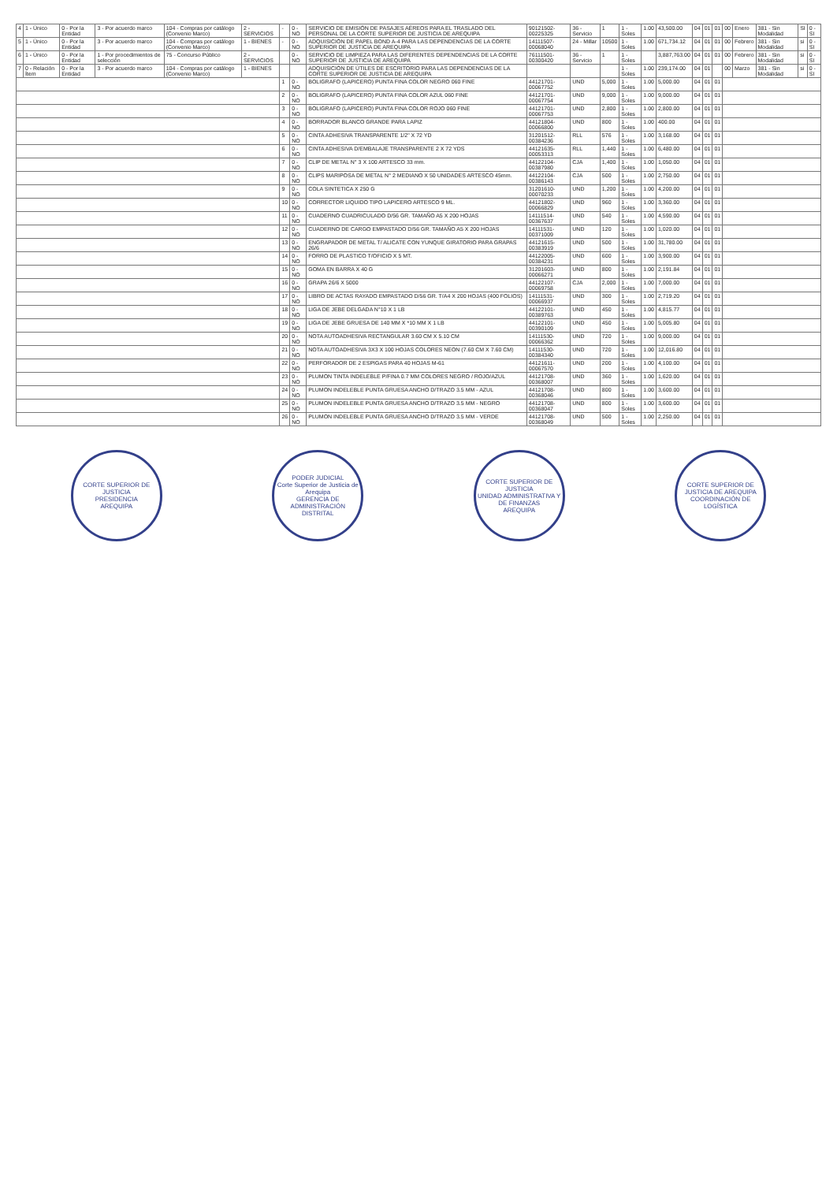| 4 | 1 - Único | 0 - Por la Entidad | 3 - Por acuerdo marco | 104 - Compras por catálogo (Convenio Marco) | 2 - SERVICIOS | - | 0 - NO | SERVICIO DE EMISIÓN DE PASAJES AÉREOS PARA EL TRASLADO DEL PERSONAL DE LA CORTE SUPERIOR DE JUSTICIA DE AREQUIPA | 90121502-00225325 | 36 - Servicio | 1 | 1 - Soles | 1.00 | 43,500.00 | 04 | 01 | 01 | 00 | Enero | 381 - Sin Modalidad | SI | 0 - SI |
| 5 | 1 - Único | 0 - Por la Entidad | 3 - Por acuerdo marco | 104 - Compras por catálogo (Convenio Marco) | 1 - BIENES | - | 0 - NO | ADQUISICIÓN DE PAPEL BOND A-4 PARA LAS DEPENDENCIAS DE LA CORTE SUPERIOR DE JUSTICIA DE AREQUIPA | 14111507-00068040 | 24 - Millar | 10500 | 1 - Soles | 1.00 | 671,734.12 | 04 | 01 | 01 | 00 | Febrero | 381 - Sin Modalidad | si | 0 - SI |
| 6 | 1 - Único | 0 - Por la Entidad | 1 - Por procedimientos de selección | 75 - Concurso Público | 2 - SERVICIOS | | 0 - NO | SERVICIO DE LIMPIEZA PARA LAS DIFERENTES DEPENDENCIAS DE LA CORTE SUPERIOR DE JUSTICIA DE AREQUIPA | 76111501-00300420 | 36 - Servicio | 1 | 1 - Soles | | 3,887,763.00 | 04 | 01 | 01 | 00 | Febrero | 381 - Sin Modalidad | si | 0 - SI |
| 7 | 0 - Relación Ítem | 0 - Por la Entidad | 3 - Por acuerdo marco | 104 - Compras por catálogo (Convenio Marco) | 1 - BIENES | | | ADQUISICIÓN DE ÚTILES DE ESCRITORIO PARA LAS DEPENDENCIAS DE LA CORTE SUPERIOR DE JUSTICIA DE AREQUIPA | | | | 1 - Soles | 1.00 | 239,174.00 | 04 | 01 | | 00 | Marzo | 381 - Sin Modalidad | si | 0 - SI |
| | | | | | | 1 | 0 - NO | BOLIGRAFO (LAPICERO) PUNTA FINA COLOR NEGRO 060 FINE | 44121701-00067752 | UND | 5,000 | 1 - Soles | 1.00 | 5,000.00 | 04 | 01 | 01 | | | | | |
| | | | | | | 2 | 0 - NO | BOLIGRAFO (LAPICERO) PUNTA FINA COLOR AZUL 060 FINE | 44121701-00067754 | UND | 9,000 | 1 - Soles | 1.00 | 9,000.00 | 04 | 01 | 01 | | | | | |
| | | | | | | 3 | 0 - NO | BOLIGRAFO (LAPICERO) PUNTA FINA COLOR ROJO 060 FINE | 44121701-00067753 | UND | 2,800 | 1 - Soles | 1.00 | 2,800.00 | 04 | 01 | 01 | | | | | |
| | | | | | | 4 | 0 - NO | BORRADOR BLANCO GRANDE PARA LAPIZ | 44121804-00066800 | UND | 800 | 1 - Soles | 1.00 | 400.00 | 04 | 01 | 01 | | | | | |
| | | | | | | 5 | 0 - NO | CINTA ADHESIVA TRANSPARENTE 1/2" X 72 YD | 31201512-00384236 | RLL | 576 | 1 - Soles | 1.00 | 3,168.00 | 04 | 01 | 01 | | | | | |
| | | | | | | 6 | 0 - NO | CINTA ADHESIVA D/EMBALAJE TRANSPARENTE 2 X 72 YDS | 44121635-00053313 | RLL | 1,440 | 1 - Soles | 1.00 | 6,480.00 | 04 | 01 | 01 | | | | | |
| | | | | | | 7 | 0 - NO | CLIP DE METAL N° 3 X 100 ARTESCO 33 mm. | 44122104-00387980 | CJA | 1,400 | 1 - Soles | 1.00 | 1,050.00 | 04 | 01 | 01 | | | | | |
| | | | | | | 8 | 0 - NO | CLIPS MARIPOSA DE METAL N° 2 MEDIANO X 50 UNIDADES ARTESCO 45mm. | 44122104-00386143 | CJA | 500 | 1 - Soles | 1.00 | 2,750.00 | 04 | 01 | 01 | | | | | |
| | | | | | | 9 | 0 - NO | COLA SINTETICA X 250 G | 31201610-00070233 | UND | 1,200 | 1 - Soles | 1.00 | 4,200.00 | 04 | 01 | 01 | | | | | |
| | | | | | | 10 | 0 - NO | CORRECTOR LIQUIDO TIPO LAPICERO ARTESCO 9 ML. | 44121802-00066829 | UND | 960 | 1 - Soles | 1.00 | 3,360.00 | 04 | 01 | 01 | | | | | |
| | | | | | | 11 | 0 - NO | CUADERNO CUADRICULADO D/56 GR. TAMAÑO A5 X 200 HOJAS | 14111514-00367637 | UND | 540 | 1 - Soles | 1.00 | 4,590.00 | 04 | 01 | 01 | | | | | |
| | | | | | | 12 | 0 - NO | CUADERNO DE CARGO EMPASTADO D/56 GR. TAMAÑO A5 X 200 HOJAS | 14111531-00371009 | UND | 120 | 1 - Soles | 1.00 | 1,020.00 | 04 | 01 | 01 | | | | | |
| | | | | | | 13 | 0 - NO | ENGRAPADOR DE METAL T/ ALICATE CON YUNQUE GIRATORIO PARA GRAPAS 26/6 | 44121615-00383919 | UND | 500 | 1 - Soles | 1.00 | 31,780.00 | 04 | 01 | 01 | | | | | |
| | | | | | | 14 | 0 - NO | FORRO DE PLASTICO T/OFICIO X 5 MT. | 44122005-00384231 | UND | 600 | 1 - Soles | 1.00 | 3,900.00 | 04 | 01 | 01 | | | | | |
| | | | | | | 15 | 0 - NO | GOMA EN BARRA X 40 G | 31201603-00066271 | UND | 800 | 1 - Soles | 1.00 | 2,191.84 | 04 | 01 | 01 | | | | | |
| | | | | | | 16 | 0 - NO | GRAPA 26/6 X 5000 | 44122107-00069758 | CJA | 2,000 | 1 - Soles | 1.00 | 7,000.00 | 04 | 01 | 01 | | | | | |
| | | | | | | 17 | 0 - NO | LIBRO DE ACTAS RAYADO EMPASTADO D/56 GR. T/A4 X 200 HOJAS (400 FOLIOS) | 14111531-00066937 | UND | 300 | 1 - Soles | 1.00 | 2,719.20 | 04 | 01 | 01 | | | | | |
| | | | | | | 18 | 0 - NO | LIGA DE JEBE DELGADA N°10 X 1 LB | 44122101-00389763 | UND | 450 | 1 - Soles | 1.00 | 4,815.77 | 04 | 01 | 01 | | | | | |
| | | | | | | 19 | 0 - NO | LIGA DE JEBE GRUESA DE 140 MM X *10 MM X 1 LB | 44122101-00390109 | UND | 450 | 1 - Soles | 1.00 | 5,005.80 | 04 | 01 | 01 | | | | | |
| | | | | | | 20 | 0 - NO | NOTA AUTOADHESIVA RECTANGULAR 3.60 CM X 5.10 CM | 14111530-00066362 | UND | 720 | 1 - Soles | 1.00 | 9,000.00 | 04 | 01 | 01 | | | | | |
| | | | | | | 21 | 0 - NO | NOTA AUTOADHESIVA 3X3 X 100 HOJAS COLORES NEON (7.60 CM X 7.60 CM) | 14111530-00384340 | UND | 720 | 1 - Soles | 1.00 | 12,016.80 | 04 | 01 | 01 | | | | | |
| | | | | | | 22 | 0 - NO | PERFORADOR DE 2 ESPIGAS PARA 40 HOJAS M-61 | 44121611-00067570 | UND | 200 | 1 - Soles | 1.00 | 4,100.00 | 04 | 01 | 01 | | | | | |
| | | | | | | 23 | 0 - NO | PLUMON TINTA INDELEBLE P/FINA 0.7 MM COLORES NEGRO / ROJO/AZUL | 44121708-00368007 | UND | 360 | 1 - Soles | 1.00 | 1,620.00 | 04 | 01 | 01 | | | | | |
| | | | | | | 24 | 0 - NO | PLUMON INDELEBLE PUNTA GRUESA ANCHO D/TRAZO 3.5 MM - AZUL | 44121708-00368046 | UND | 800 | 1 - Soles | 1.00 | 3,600.00 | 04 | 01 | 01 | | | | | |
| | | | | | | 25 | 0 - NO | PLUMON INDELEBLE PUNTA GRUESA ANCHO D/TRAZO 3.5 MM - NEGRO | 44121708-00368047 | UND | 800 | 1 - Soles | 1.00 | 3,600.00 | 04 | 01 | 01 | | | | | |
| | | | | | | 26 | 0 - NO | PLUMON INDELEBLE PUNTA GRUESA ANCHO D/TRAZO 3.5 MM - VERDE | 44121708-00368049 | UND | 500 | 1 - Soles | 1.00 | 2,250.00 | 04 | 01 | 01 | | | | | |
CORTE SUPERIOR DE JUSTICIA
PRESIDENCIA
AREQUIPA
PODER JUDICIAL
Corte Superior de Justicia de Arequipa
GERENCIA DE ADMINISTRACIÓN DISTRITAL
CORTE SUPERIOR DE JUSTICIA
UNIDAD ADMINISTRATIVA Y DE FINANZAS
AREQUIPA
CORTE SUPERIOR DE JUSTICIA DE AREQUIPA
COORDINACIÓN DE LOGÍSTICA